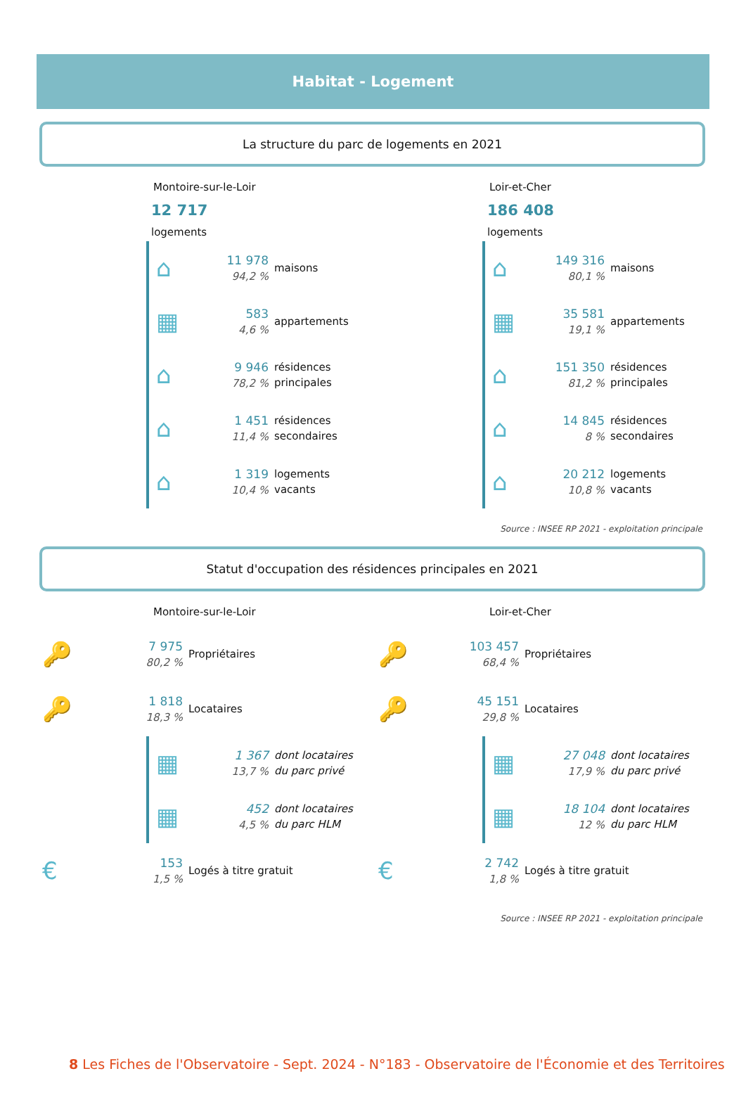Habitat - Logement
La structure du parc de logements en 2021
Montoire-sur-le-Loir
12 717
logements
⌂ 11 978
94,2 % maisons
▦ 583
4,6 % appartements
⌂ 9 946
78,2 % résidences
principales
⌂ 1 451
11,4 % résidences
secondaires
⌂ 1 319
10,4 % logements
vacants
Loir-et-Cher
186 408
logements
⌂ 149 316
80,1 % maisons
▦ 35 581
19,1 % appartements
⌂ 151 350
81,2 % résidences
principales
⌂ 14 845
8 % résidences
secondaires
⌂ 20 212
10,8 % logements
vacants
Source : INSEE RP 2021 - exploitation principale
Statut d'occupation des résidences principales en 2021
Montoire-sur-le-Loir
🔑 7 975
80,2 % Propriétaires
🔑 1 818
18,3 % Locataires
▦ 1 367
13,7 % dont locataires
du parc privé
▦ 452
4,5 % dont locataires
du parc HLM
€ 153
1,5 % Logés à titre gratuit
Loir-et-Cher
🔑 103 457
68,4 % Propriétaires
🔑 45 151
29,8 % Locataires
▦ 27 048
17,9 % dont locataires
du parc privé
▦ 18 104
12 % dont locataires
du parc HLM
€ 2 742
1,8 % Logés à titre gratuit
Source : INSEE RP 2021 - exploitation principale
8 Les Fiches de l'Observatoire - Sept. 2024 - N°183 - Observatoire de l'Économie et des Territoires